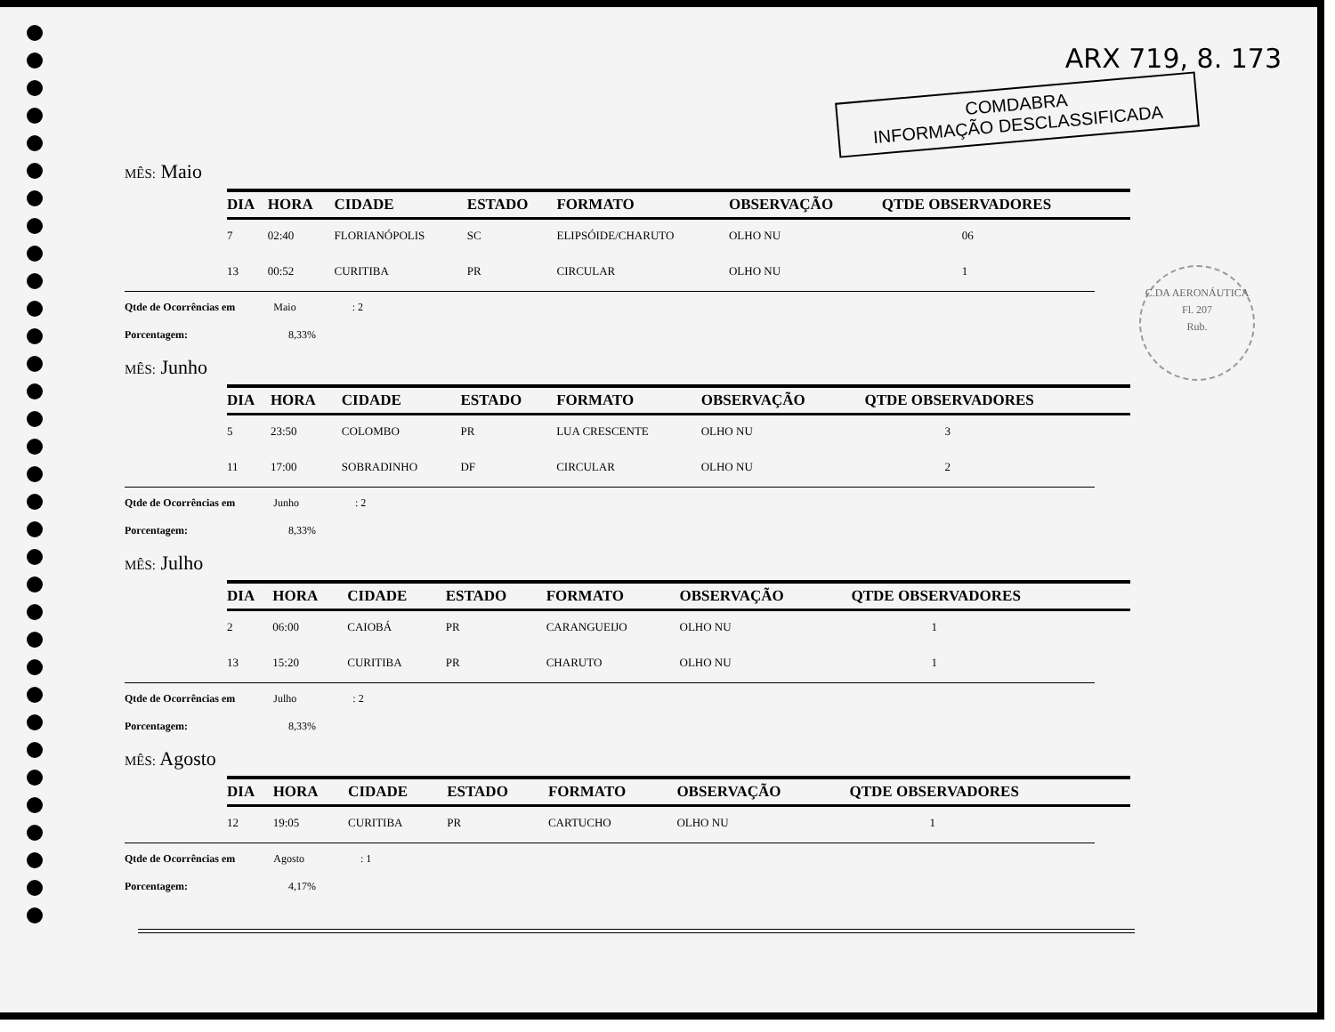ARX 719, 8. 173
COMDABRA
INFORMAÇÃO DESCLASSIFICADA
C.DA AERONÁUTICA
Fl. 207
Rub.
MÊS: Maio
| DIA | HORA | CIDADE | ESTADO | FORMATO | OBSERVAÇÃO | QTDE OBSERVADORES |
| --- | --- | --- | --- | --- | --- | --- |
| 7 | 02:40 | FLORIANÓPOLIS | SC | ELIPSÓIDE/CHARUTO | OLHO NU | 06 |
| 13 | 00:52 | CURITIBA | PR | CIRCULAR | OLHO NU | 1 |
Qtde de Ocorrências em Maio : 2
Porcentagem: 8,33%
MÊS: Junho
| DIA | HORA | CIDADE | ESTADO | FORMATO | OBSERVAÇÃO | QTDE OBSERVADORES |
| --- | --- | --- | --- | --- | --- | --- |
| 5 | 23:50 | COLOMBO | PR | LUA CRESCENTE | OLHO NU | 3 |
| 11 | 17:00 | SOBRADINHO | DF | CIRCULAR | OLHO NU | 2 |
Qtde de Ocorrências em Junho : 2
Porcentagem: 8,33%
MÊS: Julho
| DIA | HORA | CIDADE | ESTADO | FORMATO | OBSERVAÇÃO | QTDE OBSERVADORES |
| --- | --- | --- | --- | --- | --- | --- |
| 2 | 06:00 | CAIOBÁ | PR | CARANGUEIJO | OLHO NU | 1 |
| 13 | 15:20 | CURITIBA | PR | CHARUTO | OLHO NU | 1 |
Qtde de Ocorrências em Julho : 2
Porcentagem: 8,33%
MÊS: Agosto
| DIA | HORA | CIDADE | ESTADO | FORMATO | OBSERVAÇÃO | QTDE OBSERVADORES |
| --- | --- | --- | --- | --- | --- | --- |
| 12 | 19:05 | CURITIBA | PR | CARTUCHO | OLHO NU | 1 |
Qtde de Ocorrências em Agosto : 1
Porcentagem: 4,17%